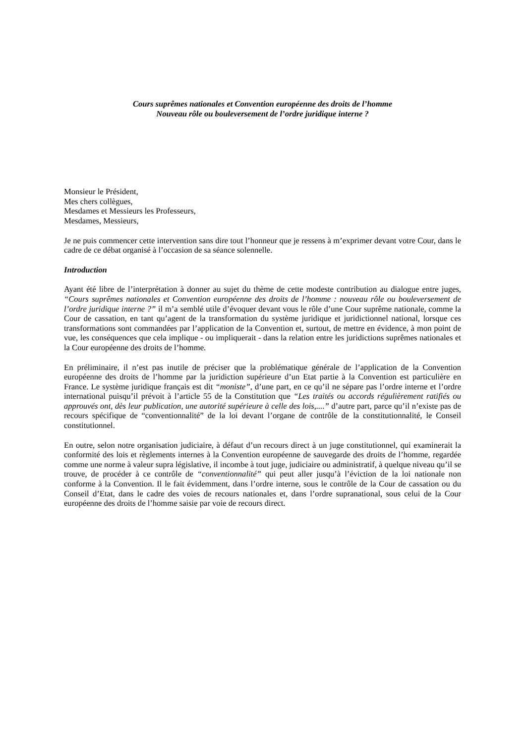Cours suprêmes nationales et Convention européenne des droits de l’homme
Nouveau rôle ou bouleversement de l’ordre juridique interne ?
Monsieur le Président,
Mes chers collègues,
Mesdames et Messieurs les Professeurs,
Mesdames, Messieurs,
Je ne puis commencer cette intervention sans dire tout l’honneur que je ressens à m’exprimer devant votre Cour, dans le cadre de ce débat organisé à l’occasion de sa séance solennelle.
Introduction
Ayant été libre de l’interprétation à donner au sujet du thème de cette modeste contribution au dialogue entre juges, “Cours suprêmes nationales et Convention européenne des droits de l’homme : nouveau rôle ou bouleversement de l’ordre juridique interne ?” il m’a semblé utile d’évoquer devant vous le rôle d’une Cour suprême nationale, comme la Cour de cassation, en tant qu’agent de la transformation du système juridique et juridictionnel national, lorsque ces transformations sont commandées par l’application de la Convention et, surtout, de mettre en évidence, à mon point de vue, les conséquences que cela implique - ou impliquerait - dans la relation entre les juridictions suprêmes nationales et la Cour européenne des droits de l’homme.
En préliminaire, il n’est pas inutile de préciser que la problématique générale de l’application de la Convention européenne des droits de l’homme par la juridiction supérieure d’un Etat partie à la Convention est particulière en France. Le système juridique français est dit “moniste”, d’une part, en ce qu’il ne sépare pas l’ordre interne et l’ordre international puisqu’il prévoit à l’article 55 de la Constitution que “Les traités ou accords régulièrement ratifiés ou approuvés ont, dès leur publication, une autorité supérieure à celle des lois,....” d’autre part, parce qu’il n’existe pas de recours spécifique de “conventionnalité” de la loi devant l’organe de contrôle de la constitutionnalité, le Conseil constitutionnel.
En outre, selon notre organisation judiciaire, à défaut d’un recours direct à un juge constitutionnel, qui examinerait la conformité des lois et règlements internes à la Convention européenne de sauvegarde des droits de l’homme, regardée comme une norme à valeur supra législative, il incombe à tout juge, judiciaire ou administratif, à quelque niveau qu’il se trouve, de procéder à ce contrôle de “conventionnalité” qui peut aller jusqu’à l’éviction de la loi nationale non conforme à la Convention. Il le fait évidemment, dans l’ordre interne, sous le contrôle de la Cour de cassation ou du Conseil d’Etat, dans le cadre des voies de recours nationales et, dans l’ordre supranational, sous celui de la Cour européenne des droits de l’homme saisie par voie de recours direct.